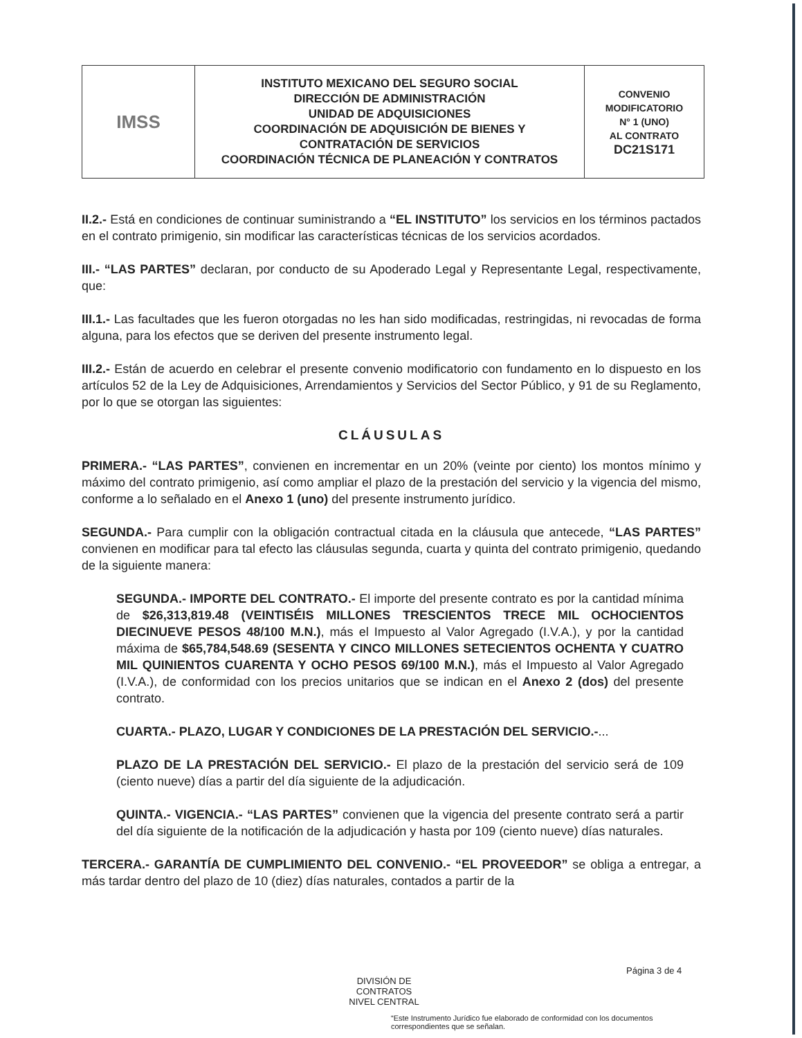| IMSS | INSTITUTO MEXICANO DEL SEGURO SOCIAL DIRECCIÓN DE ADMINISTRACIÓN UNIDAD DE ADQUISICIONES COORDINACIÓN DE ADQUISICIÓN DE BIENES Y CONTRATACIÓN DE SERVICIOS COORDINACIÓN TÉCNICA DE PLANEACIÓN Y CONTRATOS | CONVENIO MODIFICATORIO N° 1 (UNO) AL CONTRATO DC21S171 |
II.2.- Está en condiciones de continuar suministrando a “EL INSTITUTO” los servicios en los términos pactados en el contrato primigenio, sin modificar las características técnicas de los servicios acordados.
III.- “LAS PARTES” declaran, por conducto de su Apoderado Legal y Representante Legal, respectivamente, que:
III.1.- Las facultades que les fueron otorgadas no les han sido modificadas, restringidas, ni revocadas de forma alguna, para los efectos que se deriven del presente instrumento legal.
III.2.- Están de acuerdo en celebrar el presente convenio modificatorio con fundamento en lo dispuesto en los artículos 52 de la Ley de Adquisiciones, Arrendamientos y Servicios del Sector Público, y 91 de su Reglamento, por lo que se otorgan las siguientes:
CLÁUSULAS
PRIMERA.- “LAS PARTES”, convienen en incrementar en un 20% (veinte por ciento) los montos mínimo y máximo del contrato primigenio, así como ampliar el plazo de la prestación del servicio y la vigencia del mismo, conforme a lo señalado en el Anexo 1 (uno) del presente instrumento jurídico.
SEGUNDA.- Para cumplir con la obligación contractual citada en la cláusula que antecede, “LAS PARTES” convienen en modificar para tal efecto las cláusulas segunda, cuarta y quinta del contrato primigenio, quedando de la siguiente manera:
SEGUNDA.- IMPORTE DEL CONTRATO.- El importe del presente contrato es por la cantidad mínima de $26,313,819.48 (VEINTISÉIS MILLONES TRESCIENTOS TRECE MIL OCHOCIENTOS DIECINUEVE PESOS 48/100 M.N.), más el Impuesto al Valor Agregado (I.V.A.), y por la cantidad máxima de $65,784,548.69 (SESENTA Y CINCO MILLONES SETECIENTOS OCHENTA Y CUATRO MIL QUINIENTOS CUARENTA Y OCHO PESOS 69/100 M.N.), más el Impuesto al Valor Agregado (I.V.A.), de conformidad con los precios unitarios que se indican en el Anexo 2 (dos) del presente contrato.
CUARTA.- PLAZO, LUGAR Y CONDICIONES DE LA PRESTACIÓN DEL SERVICIO.-...
PLAZO DE LA PRESTACIÓN DEL SERVICIO.- El plazo de la prestación del servicio será de 109 (ciento nueve) días a partir del día siguiente de la adjudicación.
QUINTA.- VIGENCIA.- “LAS PARTES” convienen que la vigencia del presente contrato será a partir del día siguiente de la notificación de la adjudicación y hasta por 109 (ciento nueve) días naturales.
TERCERA.- GARANTÍA DE CUMPLIMIENTO DEL CONVENIO.- “EL PROVEEDOR” se obliga a entregar, a más tardar dentro del plazo de 10 (diez) días naturales, contados a partir de la
Página 3 de 4
DIVISIÓN DE CONTRATOS
NIVEL CENTRAL
“Este Instrumento Jurídico fue elaborado de conformidad con los documentos correspondientes que se señalan.